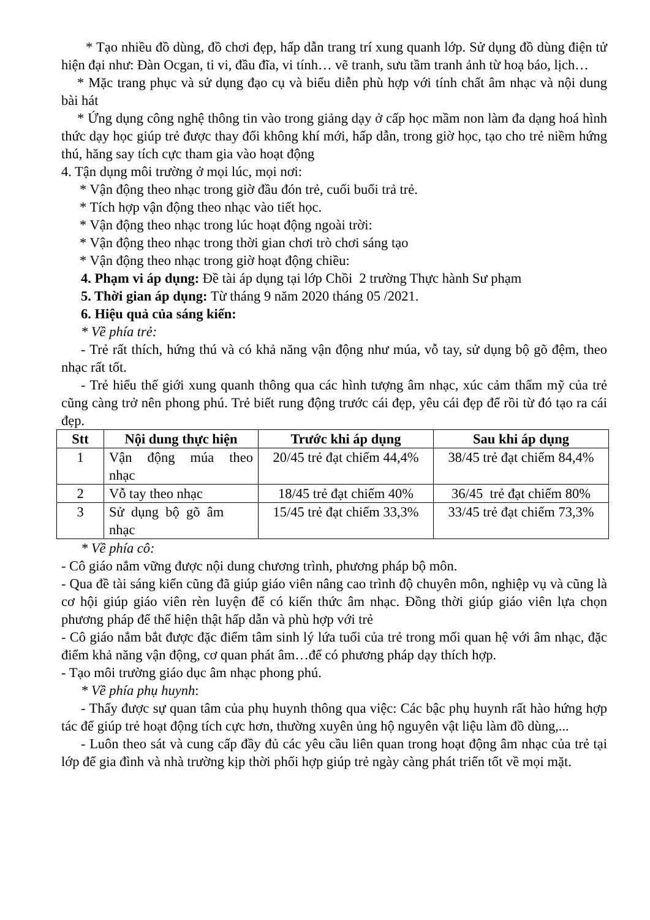* Tạo nhiều đồ dùng, đồ chơi đẹp, hấp dẫn trang trí xung quanh lớp. Sử dụng đồ dùng điện tử hiện đại như: Đàn Ocgan, ti vi, đầu đĩa, vi tính… vẽ tranh, sưu tầm tranh ảnh từ hoạ báo, lịch…
* Mặc trang phục và sử dụng đạo cụ và biểu diễn phù hợp với tính chất âm nhạc và nội dung bài hát
* Ứng dụng công nghệ thông tin vào trong giảng dạy ở cấp học mầm non làm đa dạng hoá hình thức dạy học giúp trẻ được thay đổi không khí mới, hấp dẫn, trong giờ học, tạo cho trẻ niềm hứng thú, hăng say tích cực tham gia vào hoạt động
4. Tận dụng môi trường ở mọi lúc, mọi nơi:
* Vận động theo nhạc trong giờ đầu đón trẻ, cuối buổi trả trẻ.
* Tích hợp vận động theo nhạc vào tiết học.
* Vận động theo nhạc trong lúc hoạt động ngoài trời:
* Vận động theo nhạc trong thời gian chơi trò chơi sáng tạo
* Vận động theo nhạc trong giờ hoạt động chiều:
4. Phạm vi áp dụng: Đề tài áp dụng tại lớp Chồi 2 trường Thực hành Sư phạm
5. Thời gian áp dụng: Từ tháng 9 năm 2020 tháng 05 /2021.
6. Hiệu quả của sáng kiến:
* Về phía trẻ:
- Trẻ rất thích, hứng thú và có khả năng vận động như múa, vỗ tay, sử dụng bộ gõ đệm, theo nhạc rất tốt.
- Trẻ hiểu thế giới xung quanh thông qua các hình tượng âm nhạc, xúc cảm thẩm mỹ của trẻ cũng càng trở nên phong phú. Trẻ biết rung động trước cái đẹp, yêu cái đẹp để rồi từ đó tạo ra cái đẹp.
| Stt | Nội dung thực hiện | Trước khi áp dụng | Sau khi áp dụng |
| --- | --- | --- | --- |
| 1 | Vận động múa theo nhạc | 20/45 trẻ đạt chiếm 44,4% | 38/45 trẻ đạt chiếm 84,4% |
| 2 | Vỗ tay theo nhạc | 18/45 trẻ đạt chiếm 40% | 36/45 trẻ đạt chiếm 80% |
| 3 | Sử dụng bộ gõ âm nhạc | 15/45 trẻ đạt chiếm 33,3% | 33/45 trẻ đạt chiếm 73,3% |
* Về phía cô:
- Cô giáo nắm vững được nội dung chương trình, phương pháp bộ môn.
- Qua đề tài sáng kiến cũng đã giúp giáo viên nâng cao trình độ chuyên môn, nghiệp vụ và cũng là cơ hội giúp giáo viên rèn luyện để có kiến thức âm nhạc. Đồng thời giúp giáo viên lựa chọn phương pháp để thể hiện thật hấp dẫn và phù hợp với trẻ
- Cô giáo nắm bắt được đặc điểm tâm sinh lý lứa tuổi của trẻ trong mối quan hệ với âm nhạc, đặc điểm khả năng vận động, cơ quan phát âm…để có phương pháp dạy thích hợp.
- Tạo môi trường giáo dục âm nhạc phong phú.
* Về phía phụ huynh:
- Thấy được sự quan tâm của phụ huynh thông qua việc: Các bậc phụ huynh rất hào hứng hợp tác để giúp trẻ hoạt động tích cực hơn, thường xuyên ủng hộ nguyên vật liệu làm đồ dùng,...
- Luôn theo sát và cung cấp đầy đủ các yêu cầu liên quan trong hoạt động âm nhạc của trẻ tại lớp để gia đình và nhà trường kịp thời phối hợp giúp trẻ ngày càng phát triển tốt về mọi mặt.